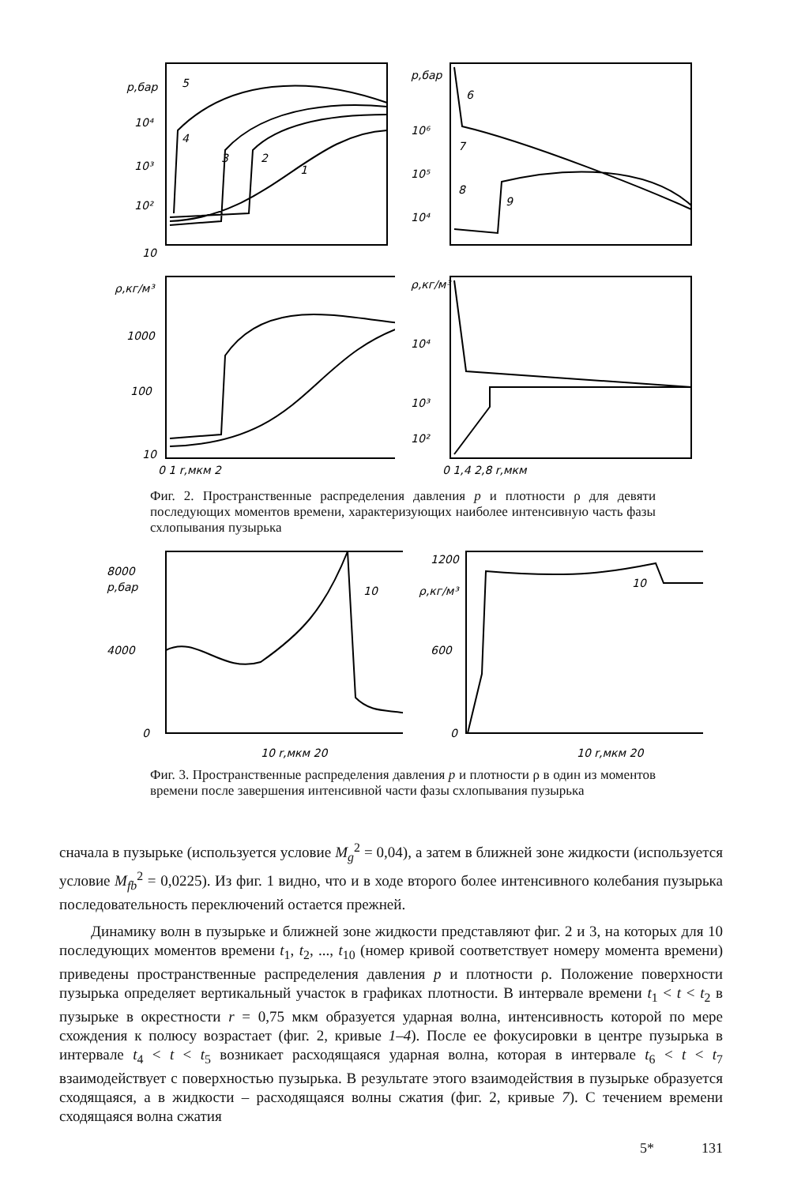p,бар
10⁴
10³
10²
10
1
2
3
4
5
p,бар
10⁶
10⁵
10⁴
6
7
8
9
ρ,кг/м³
1000
100
10
0 1 r,мкм 2
ρ,кг/м³
10⁴
10³
10²
0 1,4 2,8 r,мкм
Фиг. 2. Пространственные распределения давления p и плотности ρ для девяти последующих моментов времени, характеризующих наиболее интенсивную часть фазы схлопывания пузырька
8000
p,бар
4000
0
10 r,мкм 20
10
1200
ρ,кг/м³
600
0
10 r,мкм 20
10
Фиг. 3. Пространственные распределения давления p и плотности ρ в один из моментов времени после завершения интенсивной части фазы схлопывания пузырька
сначала в пузырьке (используется условие M<sub>g</sub><sup>2</sup> = 0,04), а затем в ближней зоне жидкости (используется условие M<sub>fb</sub><sup>2</sup> = 0,0225). Из фиг. 1 видно, что и в ходе второго более интенсивного колебания пузырька последовательность переключений остается прежней.
Динамику волн в пузырьке и ближней зоне жидкости представляют фиг. 2 и 3, на которых для 10 последующих моментов времени t<sub>1</sub>, t<sub>2</sub>, ..., t<sub>10</sub> (номер кривой соответствует номеру момента времени) приведены пространственные распределения давления p и плотности ρ. Положение поверхности пузырька определяет вертикальный участок в графиках плотности. В интервале времени t<sub>1</sub> < t < t<sub>2</sub> в пузырьке в окрестности r = 0,75 мкм образуется ударная волна, интенсивность которой по мере схождения к полюсу возрастает (фиг. 2, кривые 1–4). После ее фокусировки в центре пузырька в интервале t<sub>4</sub> < t < t<sub>5</sub> возникает расходящаяся ударная волна, которая в интервале t<sub>6</sub> < t < t<sub>7</sub> взаимодействует с поверхностью пузырька. В результате этого взаимодействия в пузырьке образуется сходящаяся, а в жидкости – расходящаяся волны сжатия (фиг. 2, кривые 7). С течением времени сходящаяся волна сжатия
5* 131